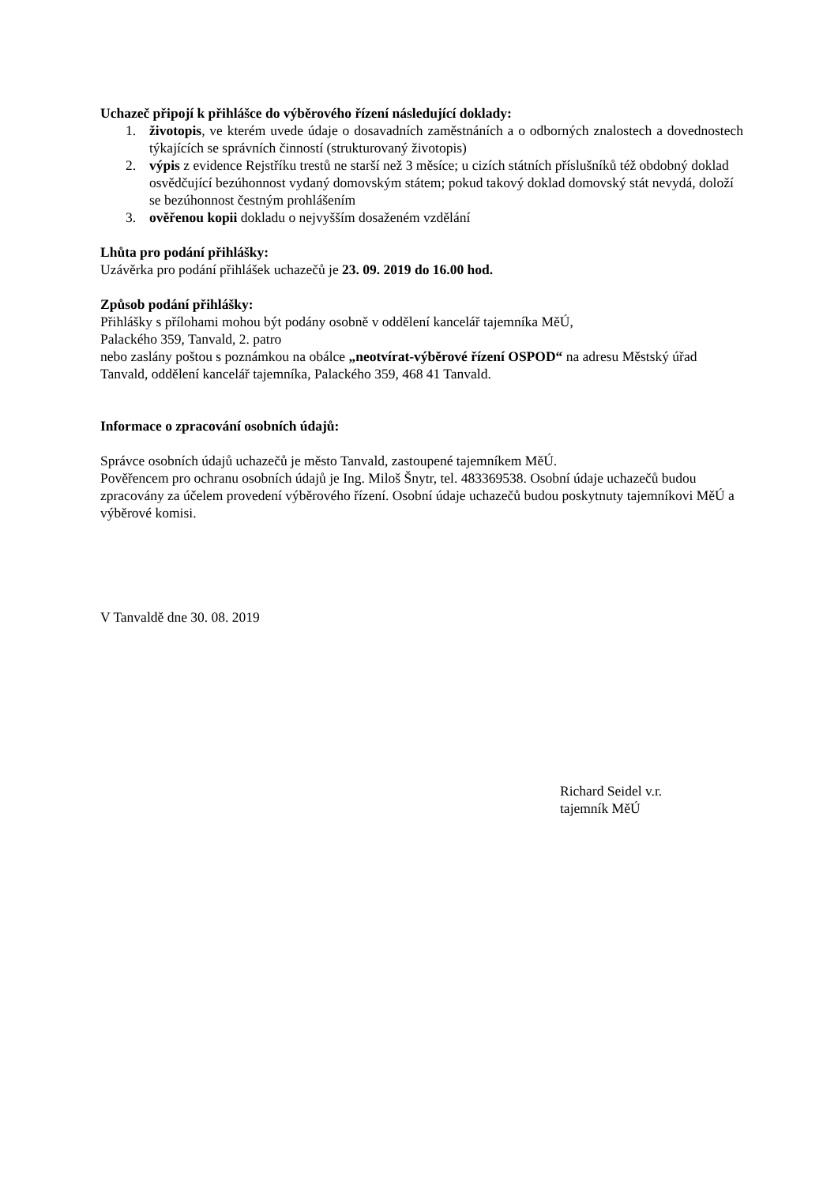Uchazeč připojí k přihlášce do výběrového řízení následující doklady:
1. životopis, ve kterém uvede údaje o dosavadních zaměstnáních a o odborných znalostech a dovednostech týkajících se správních činností (strukturovaný životopis)
2. výpis z evidence Rejstříku trestů ne starší než 3 měsíce; u cizích státních příslušníků též obdobný doklad osvědčující bezúhonnost vydaný domovským státem; pokud takový doklad domovský stát nevydá, doloží se bezúhonnost čestným prohlášením
3. ověřenou kopii dokladu o nejvyšším dosaženém vzdělání
Lhůta pro podání přihlášky:
Uzávěrka pro podání přihlášek uchazečů je 23. 09. 2019 do 16.00 hod.
Způsob podání přihlášky:
Přihlášky s přílohami mohou být podány osobně v oddělení kancelář tajemníka MěÚ,
Palackého 359, Tanvald, 2. patro
nebo zaslány poštou s poznámkou na obálce „neotvírat-výběrové řízení OSPOD“ na adresu Městský úřad Tanvald, oddělení kancelář tajemníka, Palackého 359, 468 41 Tanvald.
Informace o zpracování osobních údajů:
Správce osobních údajů uchazečů je město Tanvald, zastoupené tajemníkem MěÚ.
Pověřencem pro ochranu osobních údajů je Ing. Miloš Šnytr, tel. 483369538. Osobní údaje uchazečů budou zpracovány za účelem provedení výběrového řízení. Osobní údaje uchazečů budou poskytnuty tajemníkovi MěÚ a výběrové komisi.
V Tanvaldě dne 30. 08. 2019
Richard Seidel v.r.
tajemník MěÚ